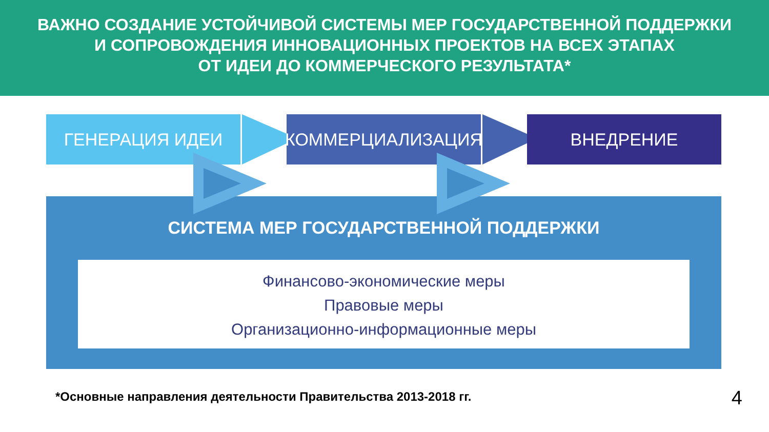ВАЖНО СОЗДАНИЕ УСТОЙЧИВОЙ СИСТЕМЫ МЕР ГОСУДАРСТВЕННОЙ ПОДДЕРЖКИ
И СОПРОВОЖДЕНИЯ ИННОВАЦИОННЫХ ПРОЕКТОВ НА ВСЕХ ЭТАПАХ
ОТ ИДЕИ ДО КОММЕРЧЕСКОГО РЕЗУЛЬТАТА*
ГЕНЕРАЦИЯ ИДЕИ КОММЕРЦИАЛИЗАЦИЯ ВНЕДРЕНИЕ
СИСТЕМА МЕР ГОСУДАРСТВЕННОЙ ПОДДЕРЖКИ
Финансово-экономические меры
Правовые меры
Организационно-информационные меры
*Основные направления деятельности Правительства 2013-2018 гг.
4